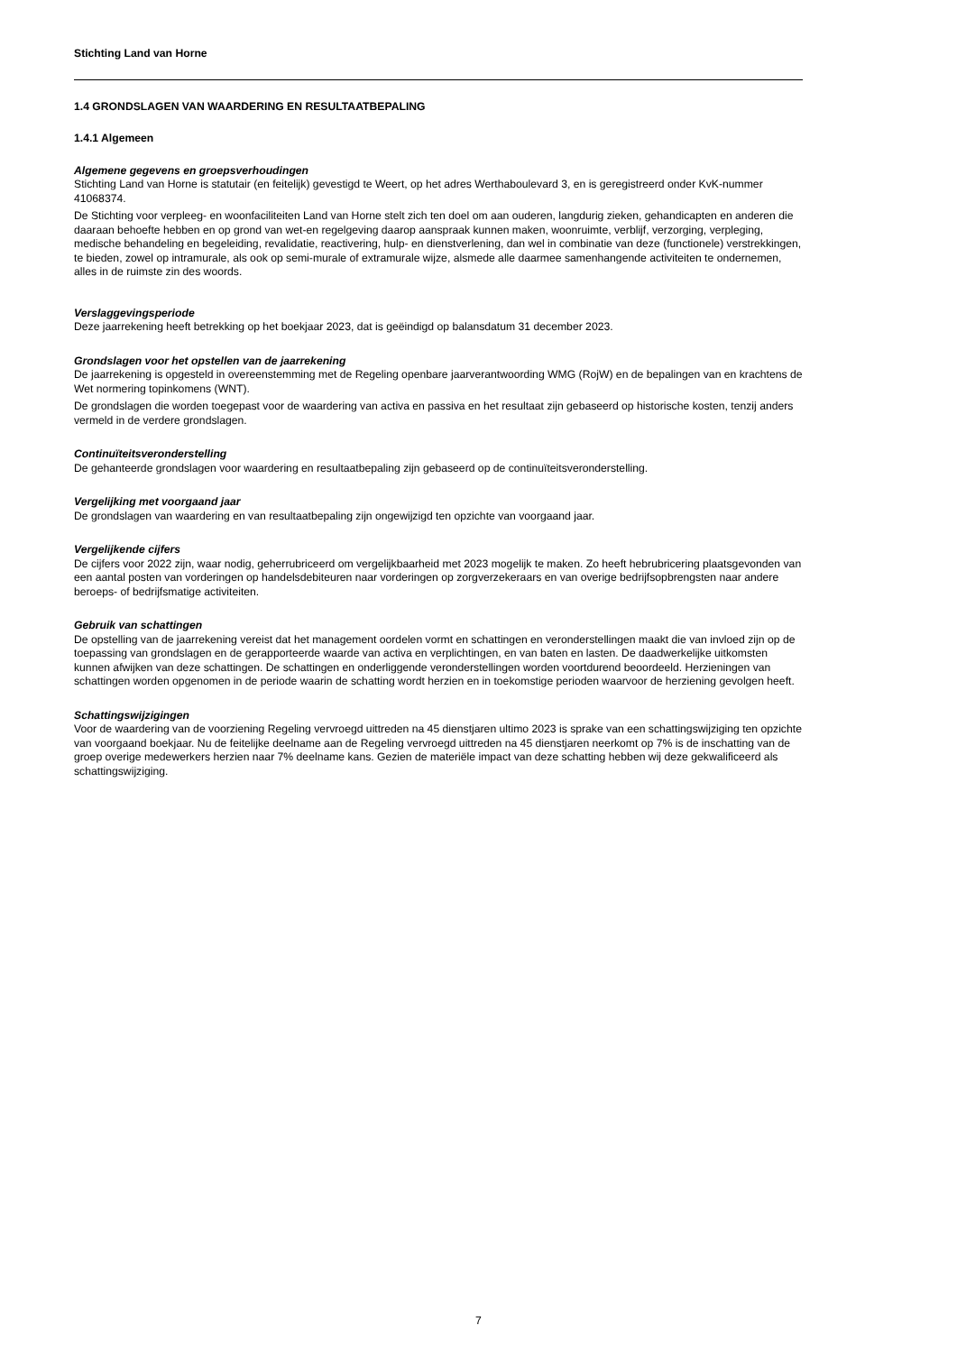Stichting Land van Horne
1.4 GRONDSLAGEN VAN WAARDERING EN RESULTAATBEPALING
1.4.1 Algemeen
Algemene gegevens en groepsverhoudingen
Stichting Land van Horne is statutair (en feitelijk) gevestigd te Weert, op het adres Werthaboulevard 3, en is geregistreerd onder KvK-nummer 41068374.
De Stichting voor verpleeg- en woonfaciliteiten Land van Horne stelt zich ten doel om aan ouderen, langdurig zieken, gehandicapten en anderen die daaraan behoefte hebben en op grond van wet-en regelgeving daarop aanspraak kunnen maken, woonruimte, verblijf, verzorging, verpleging, medische behandeling en begeleiding, revalidatie, reactivering, hulp- en dienstverlening, dan wel in combinatie van deze (functionele) verstrekkingen, te bieden, zowel op intramurale, als ook op semi-murale of extramurale wijze, alsmede alle daarmee samenhangende activiteiten te ondernemen, alles in de ruimste zin des woords.
Verslaggevingsperiode
Deze jaarrekening heeft betrekking op het boekjaar 2023, dat is geëindigd op balansdatum 31 december 2023.
Grondslagen voor het opstellen van de jaarrekening
De jaarrekening is opgesteld in overeenstemming met de Regeling openbare jaarverantwoording WMG (RojW) en de bepalingen van en krachtens de Wet normering topinkomens (WNT).
De grondslagen die worden toegepast voor de waardering van activa en passiva en het resultaat zijn gebaseerd op historische kosten, tenzij anders vermeld in de verdere grondslagen.
Continuïteitsveronderstelling
De gehanteerde grondslagen voor waardering en resultaatbepaling zijn gebaseerd op de continuïteitsveronderstelling.
Vergelijking met voorgaand jaar
De grondslagen van waardering en van resultaatbepaling zijn ongewijzigd ten opzichte van voorgaand jaar.
Vergelijkende cijfers
De cijfers voor 2022 zijn, waar nodig, geherrubriceerd om vergelijkbaarheid met 2023 mogelijk te maken. Zo heeft hebrubricering plaatsgevonden van een aantal posten van vorderingen op handelsdebiteuren naar vorderingen op zorgverzekeraars en van overige bedrijfsopbrengsten naar andere beroeps- of bedrijfsmatige activiteiten.
Gebruik van schattingen
De opstelling van de jaarrekening vereist dat het management oordelen vormt en schattingen en veronderstellingen maakt die van invloed zijn op de toepassing van grondslagen en de gerapporteerde waarde van activa en verplichtingen, en van baten en lasten. De daadwerkelijke uitkomsten kunnen afwijken van deze schattingen. De schattingen en onderliggende veronderstellingen worden voortdurend beoordeeld. Herzieningen van schattingen worden opgenomen in de periode waarin de schatting wordt herzien en in toekomstige perioden waarvoor de herziening gevolgen heeft.
Schattingswijzigingen
Voor de waardering van de voorziening Regeling vervroegd uittreden na 45 dienstjaren ultimo 2023 is sprake van een schattingswijziging ten opzichte van voorgaand boekjaar. Nu de feitelijke deelname aan de Regeling vervroegd uittreden na 45 dienstjaren neerkomt op 7% is de inschatting van de groep overige medewerkers herzien naar 7% deelname kans. Gezien de materiële impact van deze schatting hebben wij deze gekwalificeerd als schattingswijziging.
7